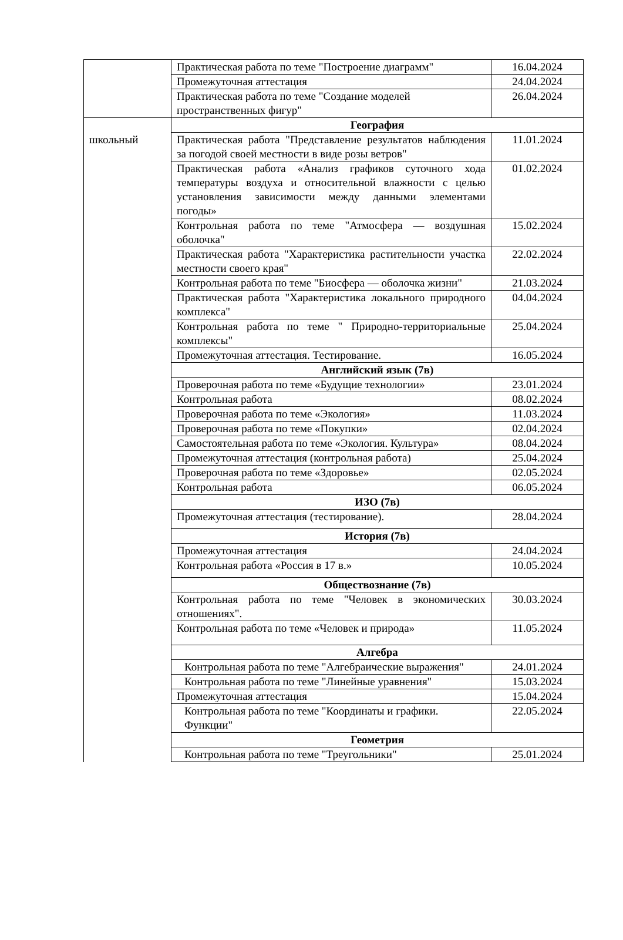| | Практическая работа по теме "Построение диаграмм" | 16.04.2024 |
| | Промежуточная аттестация | 24.04.2024 |
| | Практическая работа по теме "Создание моделей пространственных фигур" | 26.04.2024 |
| | География | |
| школьный | Практическая работа "Представление результатов наблюдения за погодой своей местности в виде розы ветров" | 11.01.2024 |
| | Практическая работа «Анализ графиков суточного хода температуры воздуха и относительной влажности с целью установления зависимости между данными элементами погоды» | 01.02.2024 |
| | Контрольная работа по теме "Атмосфера — воздушная оболочка" | 15.02.2024 |
| | Практическая работа "Характеристика растительности участка местности своего края" | 22.02.2024 |
| | Контрольная работа по теме "Биосфера — оболочка жизни" | 21.03.2024 |
| | Практическая работа "Характеристика локального природного комплекса" | 04.04.2024 |
| | Контрольная работа по теме " Природно-территориальные комплексы" | 25.04.2024 |
| | Промежуточная аттестация. Тестирование. | 16.05.2024 |
| | Английский язык (7в) | |
| | Проверочная работа по теме «Будущие технологии» | 23.01.2024 |
| | Контрольная работа | 08.02.2024 |
| | Проверочная работа по теме «Экология» | 11.03.2024 |
| | Проверочная работа по теме «Покупки» | 02.04.2024 |
| | Самостоятельная работа по теме «Экология. Культура» | 08.04.2024 |
| | Промежуточная аттестация (контрольная работа) | 25.04.2024 |
| | Проверочная работа по теме «Здоровье» | 02.05.2024 |
| | Контрольная работа | 06.05.2024 |
| | ИЗО (7в) | |
| | Промежуточная аттестация (тестирование). | 28.04.2024 |
| | История (7в) | |
| | Промежуточная аттестация | 24.04.2024 |
| | Контрольная работа «Россия в 17 в.» | 10.05.2024 |
| | Обществознание (7в) | |
| | Контрольная работа по теме "Человек в экономических отношениях". | 30.03.2024 |
| | Контрольная работа по теме «Человек и природа» | 11.05.2024 |
| | Алгебра | |
| | Контрольная работа по теме "Алгебраические выражения" | 24.01.2024 |
| | Контрольная работа по теме "Линейные уравнения" | 15.03.2024 |
| | Промежуточная аттестация | 15.04.2024 |
| | Контрольная работа по теме "Координаты и графики. Функции" | 22.05.2024 |
| | Геометрия | |
| | Контрольная работа по теме "Треугольники" | 25.01.2024 |